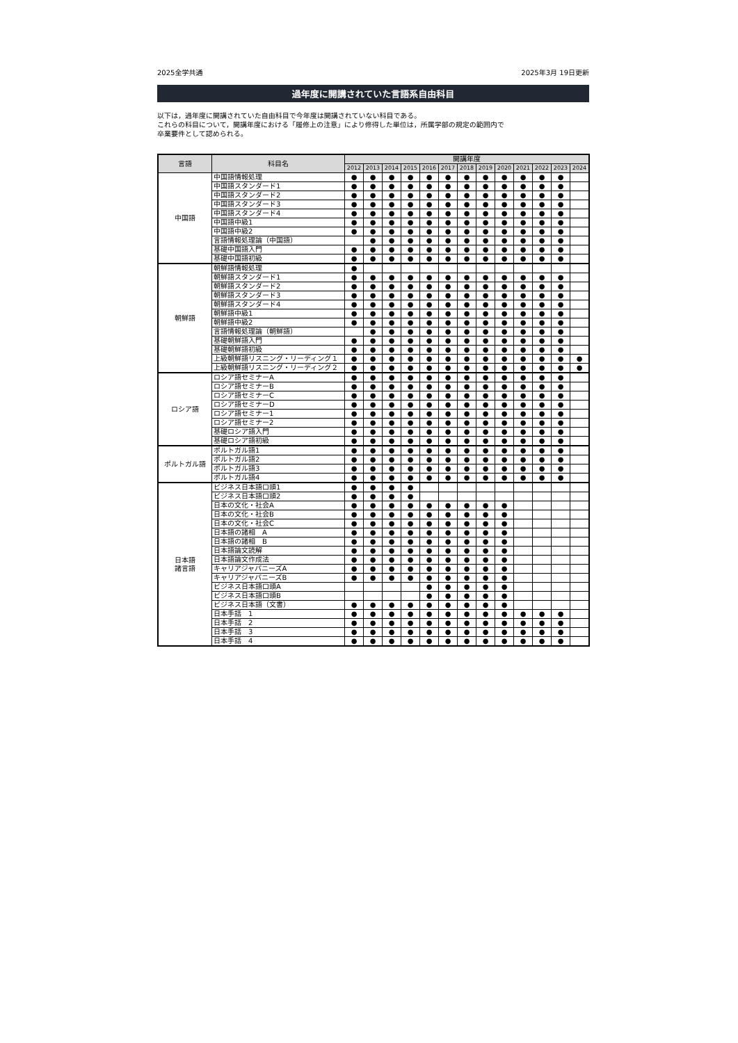2025全学共通 2025年3月 19日更新
過年度に開講されていた言語系自由科目
以下は，過年度に開講されていた自由科目で今年度は開講されていない科目である。
これらの科目について，開講年度における「履修上の注意」により修得した単位は，所属学部の規定の範囲内で
卒業要件として認められる。
| 言語 | 科目名 | 開講年度 | | | | | | | | | | | | |
| --- | --- | --- | --- | --- | --- | --- | --- | --- | --- | --- | --- | --- | --- | --- |
| | | 2012 | 2013 | 2014 | 2015 | 2016 | 2017 | 2018 | 2019 | 2020 | 2021 | 2022 | 2023 | 2024 |
| 中国語 | 中国語情報処理 | ● | ● | ● | ● | ● | ● | ● | ● | ● | ● | ● | ● | |
| | 中国語スタンダード1 | ● | ● | ● | ● | ● | ● | ● | ● | ● | ● | ● | ● | |
| | 中国語スタンダード2 | ● | ● | ● | ● | ● | ● | ● | ● | ● | ● | ● | ● | |
| | 中国語スタンダード3 | ● | ● | ● | ● | ● | ● | ● | ● | ● | ● | ● | ● | |
| | 中国語スタンダード4 | ● | ● | ● | ● | ● | ● | ● | ● | ● | ● | ● | ● | |
| | 中国語中級1 | ● | ● | ● | ● | ● | ● | ● | ● | ● | ● | ● | ● | |
| | 中国語中級2 | ● | ● | ● | ● | ● | ● | ● | ● | ● | ● | ● | ● | |
| | 言語情報処理論（中国語） | | ● | ● | ● | ● | ● | ● | ● | ● | ● | ● | ● | |
| | 基礎中国語入門 | ● | ● | ● | ● | ● | ● | ● | ● | ● | ● | ● | ● | |
| | 基礎中国語初級 | ● | ● | ● | ● | ● | ● | ● | ● | ● | ● | ● | ● | |
| 朝鮮語 | 朝鮮語情報処理 | ● | | | | | | | | | | | | |
| | 朝鮮語スタンダード1 | ● | ● | ● | ● | ● | ● | ● | ● | ● | ● | ● | ● | |
| | 朝鮮語スタンダード2 | ● | ● | ● | ● | ● | ● | ● | ● | ● | ● | ● | ● | |
| | 朝鮮語スタンダード3 | ● | ● | ● | ● | ● | ● | ● | ● | ● | ● | ● | ● | |
| | 朝鮮語スタンダード4 | ● | ● | ● | ● | ● | ● | ● | ● | ● | ● | ● | ● | |
| | 朝鮮語中級1 | ● | ● | ● | ● | ● | ● | ● | ● | ● | ● | ● | ● | |
| | 朝鮮語中級2 | ● | ● | ● | ● | ● | ● | ● | ● | ● | ● | ● | ● | |
| | 言語情報処理論（朝鮮語） | | ● | ● | ● | ● | ● | ● | ● | ● | ● | ● | ● | |
| | 基礎朝鮮語入門 | ● | ● | ● | ● | ● | ● | ● | ● | ● | ● | ● | ● | |
| | 基礎朝鮮語初級 | ● | ● | ● | ● | ● | ● | ● | ● | ● | ● | ● | ● | |
| | 上級朝鮮語リスニング・リーディング１ | ● | ● | ● | ● | ● | ● | ● | ● | ● | ● | ● | ● | ● |
| | 上級朝鮮語リスニング・リーディング２ | ● | ● | ● | ● | ● | ● | ● | ● | ● | ● | ● | ● | ● |
| ロシア語 | ロシア語セミナーA | ● | ● | ● | ● | ● | ● | ● | ● | ● | ● | ● | ● | |
| | ロシア語セミナーB | ● | ● | ● | ● | ● | ● | ● | ● | ● | ● | ● | ● | |
| | ロシア語セミナーC | ● | ● | ● | ● | ● | ● | ● | ● | ● | ● | ● | ● | |
| | ロシア語セミナーD | ● | ● | ● | ● | ● | ● | ● | ● | ● | ● | ● | ● | |
| | ロシア語セミナー1 | ● | ● | ● | ● | ● | ● | ● | ● | ● | ● | ● | ● | |
| | ロシア語セミナー2 | ● | ● | ● | ● | ● | ● | ● | ● | ● | ● | ● | ● | |
| | 基礎ロシア語入門 | ● | ● | ● | ● | ● | ● | ● | ● | ● | ● | ● | ● | |
| | 基礎ロシア語初級 | ● | ● | ● | ● | ● | ● | ● | ● | ● | ● | ● | ● | |
| ポルトガル語 | ポルトガル語1 | ● | ● | ● | ● | ● | ● | ● | ● | ● | ● | ● | ● | |
| | ポルトガル語2 | ● | ● | ● | ● | ● | ● | ● | ● | ● | ● | ● | ● | |
| | ポルトガル語3 | ● | ● | ● | ● | ● | ● | ● | ● | ● | ● | ● | ● | |
| | ポルトガル語4 | ● | ● | ● | ● | ● | ● | ● | ● | ● | ● | ● | ● | |
| 日本語 諸言語 | ビジネス日本語口頭1 | ● | ● | ● | ● | | | | | | | | | |
| | ビジネス日本語口頭2 | ● | ● | ● | ● | | | | | | | | | |
| | 日本の文化・社会A | ● | ● | ● | ● | ● | ● | ● | ● | ● | | | | |
| | 日本の文化・社会B | ● | ● | ● | ● | ● | ● | ● | ● | ● | | | | |
| | 日本の文化・社会C | ● | ● | ● | ● | ● | ● | ● | ● | ● | | | | |
| | 日本語の諸相 A | ● | ● | ● | ● | ● | ● | ● | ● | ● | | | | |
| | 日本語の諸相 B | ● | ● | ● | ● | ● | ● | ● | ● | ● | | | | |
| | 日本語論文読解 | ● | ● | ● | ● | ● | ● | ● | ● | ● | | | | |
| | 日本語論文作成法 | ● | ● | ● | ● | ● | ● | ● | ● | ● | | | | |
| | キャリアジャパニーズA | ● | ● | ● | ● | ● | ● | ● | ● | ● | | | | |
| | キャリアジャパニーズB | ● | ● | ● | ● | ● | ● | ● | ● | ● | | | | |
| | ビジネス日本語口頭A | | | | | ● | ● | ● | ● | ● | | | | |
| | ビジネス日本語口頭B | | | | | ● | ● | ● | ● | ● | | | | |
| | ビジネス日本語（文書） | ● | ● | ● | ● | ● | ● | ● | ● | ● | | | | |
| | 日本手話 1 | ● | ● | ● | ● | ● | ● | ● | ● | ● | ● | ● | ● | |
| | 日本手話 2 | ● | ● | ● | ● | ● | ● | ● | ● | ● | ● | ● | ● | |
| | 日本手話 3 | ● | ● | ● | ● | ● | ● | ● | ● | ● | ● | ● | ● | |
| | 日本手話 4 | ● | ● | ● | ● | ● | ● | ● | ● | ● | ● | ● | ● | |